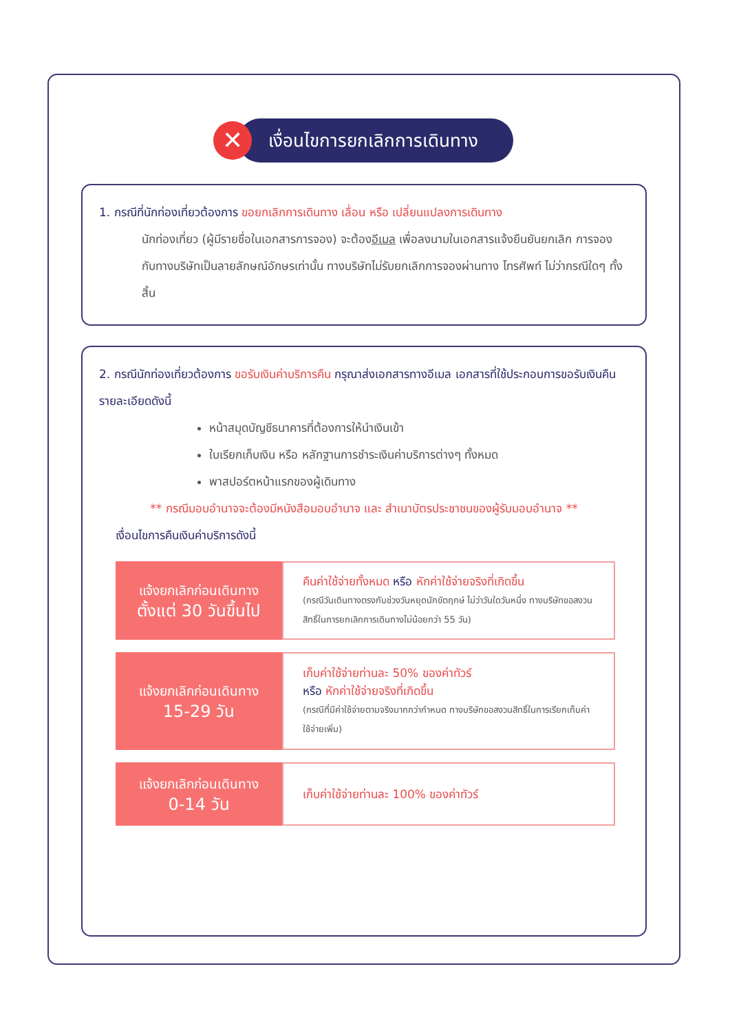✕
เงื่อนไขการยกเลิกการเดินทาง
1. กรณีที่นักท่องเที่ยวต้องการ ขอยกเลิกการเดินทาง เลื่อน หรือ เปลี่ยนแปลงการเดินทาง
นักท่องเที่ยว (ผู้มีรายชื่อในเอกสารการจอง) จะต้องอีเมล เพื่อลงนามในเอกสารแจ้งยืนยันยกเลิก การจอง กับทางบริษัทเป็นลายลักษณ์อักษรเท่านั้น ทางบริษัทไม่รับยกเลิกการจองผ่านทาง โทรศัพท์ ไม่ว่ากรณีใดๆ ทั้งสิ้น
2. กรณีนักท่องเที่ยวต้องการ ขอรับเงินค่าบริการคืน กรุณาส่งเอกสารทางอีเมล เอกสารที่ใช้ประกอบการขอรับเงินคืนรายละเอียดดังนี้
หน้าสมุดบัญชีธนาคารที่ต้องการให้นำเงินเข้า
ใบเรียกเก็บเงิน หรือ หลักฐานการชำระเงินค่าบริการต่างๆ ทั้งหมด
พาสปอร์ตหน้าแรกของผู้เดินทาง
** กรณีมอบอำนาจจะต้องมีหนังสือมอบอำนาจ และ สำเนาบัตรประชาชนของผู้รับมอบอำนาจ **
เงื่อนไขการคืนเงินค่าบริการดังนี้
| แจ้งยกเลิกก่อนเดินทาง ตั้งแต่ 30 วันขึ้นไป | คืนค่าใช้จ่ายทั้งหมด หรือ หักค่าใช้จ่ายจริงที่เกิดขึ้น (กรณีวันเดินทางตรงกับช่วงวันหยุดนักขัตฤกษ์ ไม่ว่าวันใดวันหนึ่ง ทางบริษัทขอสงวนสิทธิ์ในการยกเลิกการเดินทางไม่น้อยกว่า 55 วัน) |
| แจ้งยกเลิกก่อนเดินทาง 15-29 วัน | เก็บค่าใช้จ่ายท่านละ 50% ของค่าทัวร์ หรือ หักค่าใช้จ่ายจริงที่เกิดขึ้น (กรณีที่มีค่าใช้จ่ายตามจริงมากกว่ากำหนด ทางบริษัทขอสงวนสิทธิ์ในการเรียกเก็บค่าใช้จ่ายเพิ่ม) |
| แจ้งยกเลิกก่อนเดินทาง 0-14 วัน | เก็บค่าใช้จ่ายท่านละ 100% ของค่าทัวร์ |